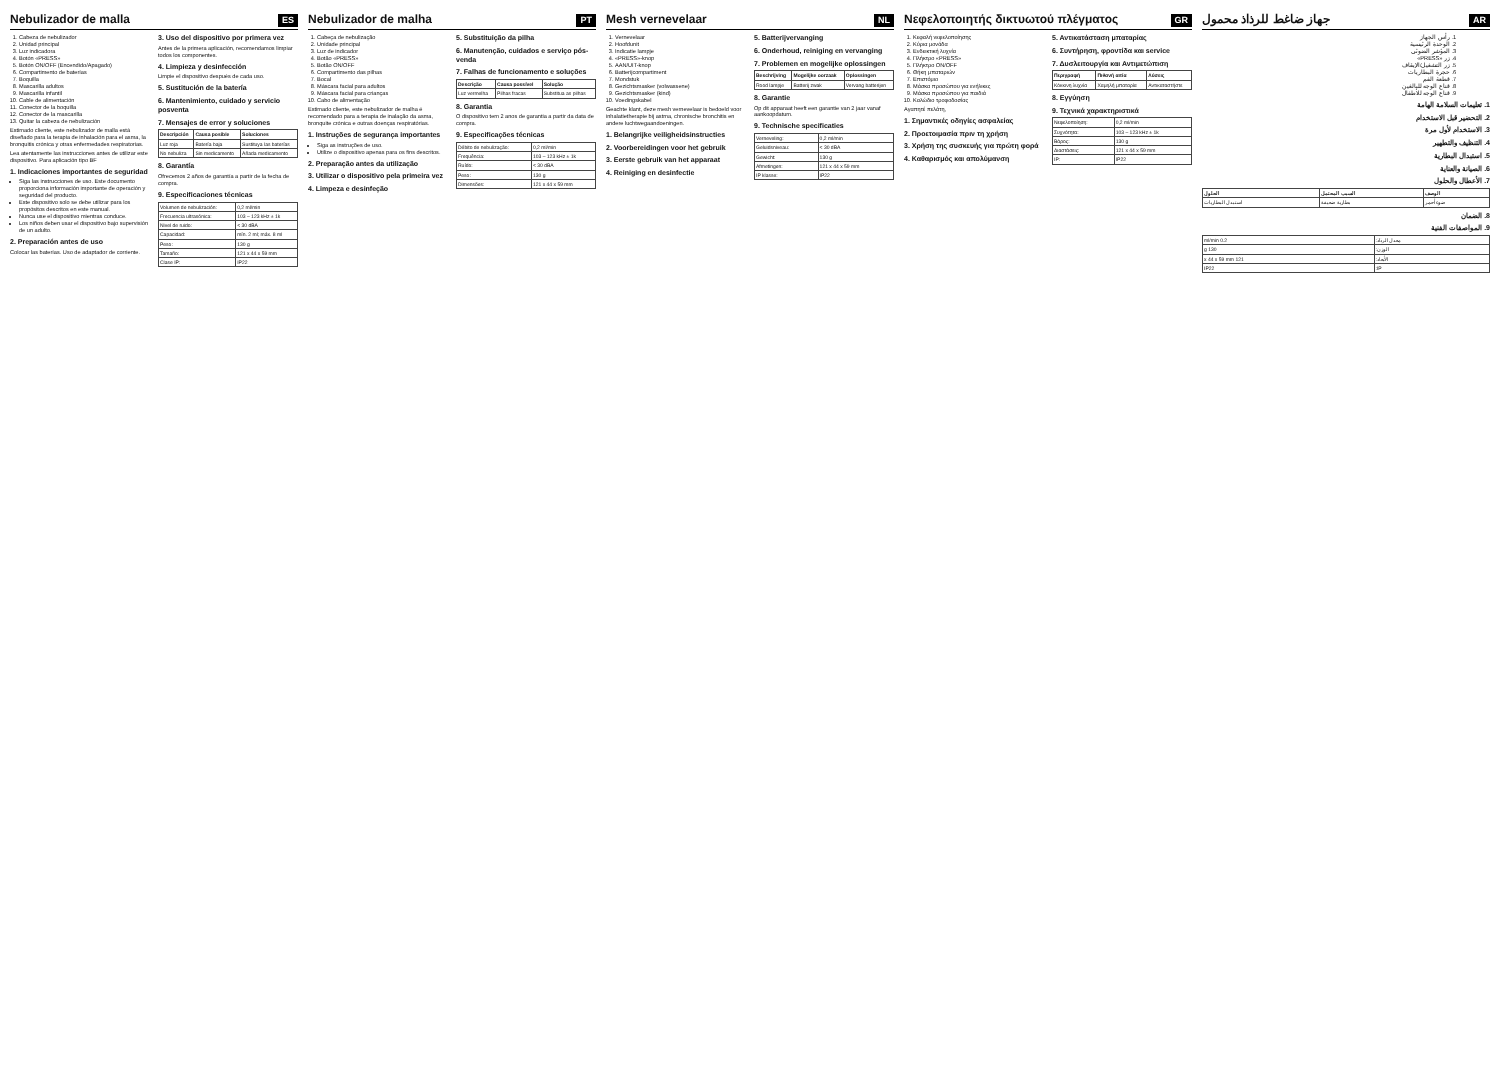Nebulizador de malla
ES
1. Cabeza de nebulizador
2. Unidad principal
3. Luz indicadora
4. Botón «PRESS»
5. Botón ON/OFF (Encendido/Apagado)
6. Compartimento de baterías
7. Boquilla
8. Mascarilla adultos
9. Mascarilla infantil
10. Cable de alimentación
11. Conector de la boquilla
12. Conector de la mascarilla
13. Quitar la cabeza de nebulización
Estimado cliente, este nebulizador de malla está diseñado para la terapia de inhalación para el asma, la bronquitis crónica y otras enfermedades respiratorias.
Lea atentamente las instrucciones antes de utilizar este dispositivo. Para aplicación tipo BF
1. Indicaciones importantes de seguridad
Siga las instrucciones de uso. Este documento proporciona información importante de operación y seguridad del producto.
Este dispositivo solo se debe utilizar para los propósitos descritos en este manual.
Nunca use el dispositivo mientras conduce.
Los niños deben usar el dispositivo bajo supervisión de un adulto.
2. Preparación antes de uso
Colocar las baterías. Uso de adaptador de corriente.
3. Uso del dispositivo por primera vez
Antes de la primera aplicación, recomendamos limpiar todos los componentes.
4. Limpieza y desinfección
Limpie el dispositivo después de cada uso.
5. Sustitución de la batería
6. Mantenimiento, cuidado y servicio posventa
7. Mensajes de error y soluciones
| Descripción | Causa posible | Soluciones |
| --- | --- | --- |
| Luz roja | Batería baja | Sustituya las baterías |
| No nebuliza | Sin medicamento | Añada medicamento |
8. Garantía
Ofrecemos 2 años de garantía a partir de la fecha de compra.
9. Especificaciones técnicas
| Volumen de nebulización: | 0,2 ml/min |
| Frecuencia ultrasónica: | 103 – 123 kHz ± 1k |
| Nivel de ruido: | < 30 dBA |
| Capacidad: | mín. 2 ml; máx. 8 ml |
| Peso: | 130 g |
| Tamaño: | 121 x 44 x 59 mm |
| Clase IP: | IP22 |
Nebulizador de malha
PT
1. Cabeça de nebulização
2. Unidade principal
3. Luz de indicador
4. Botão «PRESS»
5. Botão ON/OFF
6. Compartimento das pilhas
7. Bocal
8. Máscara facial para adultos
9. Máscara facial para crianças
10. Cabo de alimentação
Estimado cliente, este nebulizador de malha é recomendado para a terapia de inalação da asma, bronquite crónica e outras doenças respiratórias.
1. Instruções de segurança importantes
Siga as instruções de uso.
Utilize o dispositivo apenas para os fins descritos.
2. Preparação antes da utilização
3. Utilizar o dispositivo pela primeira vez
4. Limpeza e desinfeção
5. Substituição da pilha
6. Manutenção, cuidados e serviço pós-venda
7. Falhas de funcionamento e soluções
| Descrição | Causa possível | Solução |
| --- | --- | --- |
| Luz vermelha | Pilhas fracas | Substitua as pilhas |
8. Garantia
O dispositivo tem 2 anos de garantia a partir da data de compra.
9. Especificações técnicas
| Débito de nebulização: | 0,2 ml/min |
| Frequência: | 103 – 123 kHz ± 1k |
| Ruído: | < 30 dBA |
| Peso: | 130 g |
| Dimensões: | 121 x 44 x 59 mm |
Mesh vernevelaar
NL
1. Vernevelaar
2. Hoofdunit
3. Indicatie lampje
4. «PRESS»-knop
5. AAN/UIT-knop
6. Batterijcompartiment
7. Mondstuk
8. Gezichtsmasker (volwassene)
9. Gezichtsmasker (kind)
10. Voedingskabel
Geachte klant, deze mesh vernevelaar is bedoeld voor inhalatietherapie bij astma, chronische bronchitis en andere luchtwegaandoeningen.
1. Belangrijke veiligheidsinstructies
2. Voorbereidingen voor het gebruik
3. Eerste gebruik van het apparaat
4. Reiniging en desinfectie
5. Batterijvervanging
6. Onderhoud, reiniging en vervanging
7. Problemen en mogelijke oplossingen
| Beschrijving | Mogelijke oorzaak | Oplossingen |
| --- | --- | --- |
| Rood lampje | Batterij zwak | Vervang batterijen |
8. Garantie
Op dit apparaat heeft een garantie van 2 jaar vanaf aankoopdatum.
9. Technische specificaties
| Verneveling: | 0,2 ml/min |
| Geluidsniveau: | < 30 dBA |
| Gewicht: | 130 g |
| Afmetingen: | 121 x 44 x 59 mm |
| IP klasse: | IP22 |
Νεφελοποιητής δικτυωτού πλέγματος
GR
1. Κεφαλή νεφελοποίησης
2. Κύρια μονάδα
3. Ενδεικτική λυχνία
4. Πλήκτρο «PRESS»
5. Πλήκτρο ON/OFF
6. Θήκη μπαταριών
7. Επιστόμιο
8. Μάσκα προσώπου για ενήλικες
9. Μάσκα προσώπου για παιδιά
10. Καλώδιο τροφοδοσίας
Αγαπητέ πελάτη,
1. Σημαντικές οδηγίες ασφαλείας
2. Προετοιμασία πριν τη χρήση
3. Χρήση της συσκευής για πρώτη φορά
4. Καθαρισμός και απολύμανση
5. Αντικατάσταση μπαταρίας
6. Συντήρηση, φροντίδα και service
7. Δυσλειτουργία και Αντιμετώπιση
| Περιγραφή | Πιθανή αιτία | Λύσεις |
| --- | --- | --- |
| Κόκκινη λυχνία | Χαμηλή μπαταρία | Αντικαταστήστε |
8. Εγγύηση
9. Τεχνικά χαρακτηριστικά
| Νεφελοποίηση: | 0,2 ml/min |
| Συχνότητα: | 103 – 123 kHz ± 1k |
| Βάρος: | 130 g |
| Διαστάσεις: | 121 x 44 x 59 mm |
| IP: | IP22 |
AR
جهاز ضاغط للرذاذ محمول
1. رأس الجهاز
2. الوحدة الرئيسية
3. المؤشر الضوئي
4. زر «PRESS»
5. زر التشغيل/الإيقاف
6. حجرة البطاريات
7. قطعة الفم
8. قناع الوجه للبالغين
9. قناع الوجه للأطفال
1. تعليمات السلامة الهامة
2. التحضير قبل الاستخدام
3. الاستخدام لأول مرة
4. التنظيف والتطهير
5. استبدال البطارية
6. الصيانة والعناية
7. الأعطال والحلول
| الوصف | السبب المحتمل | الحلول |
| --- | --- | --- |
| ضوء أحمر | بطارية ضعيفة | استبدل البطاريات |
8. الضمان
9. المواصفات الفنية
| معدل الرذاذ: | 0.2 ml/min |
| الوزن: | 130 g |
| الأبعاد: | 121 x 44 x 59 mm |
| IP: | IP22 |